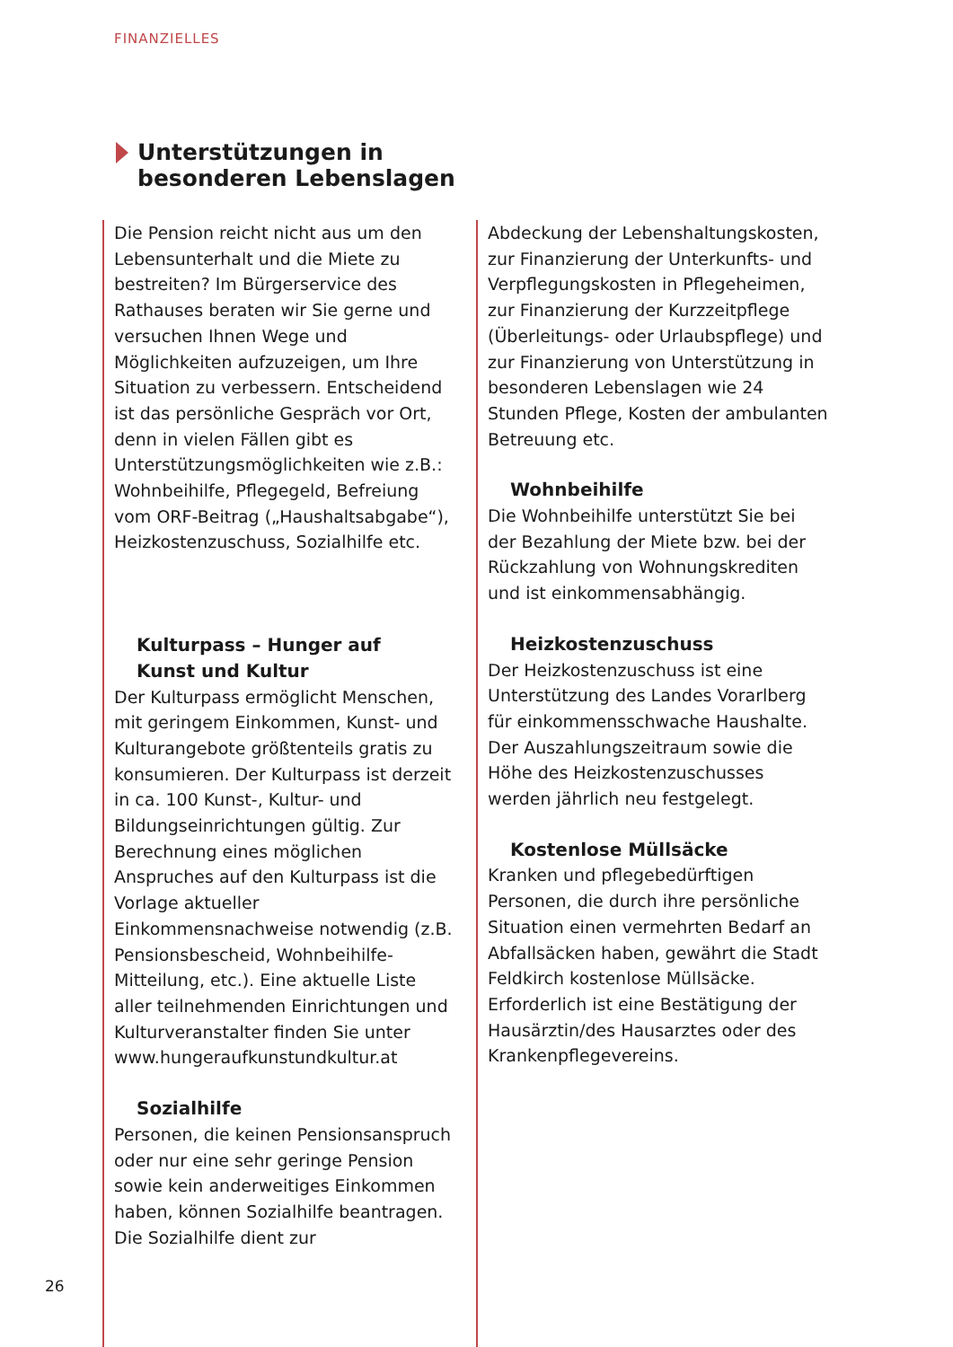FINANZIELLES
Unterstützungen in
besonderen Lebenslagen
Die Pension reicht nicht aus um den Lebensunterhalt und die Miete zu bestreiten? Im Bürgerservice des Rathauses beraten wir Sie gerne und versuchen Ihnen Wege und Möglichkeiten aufzuzeigen, um Ihre Situation zu verbessern. Entscheidend ist das persönliche Gespräch vor Ort, denn in vielen Fällen gibt es Unterstützungsmöglichkeiten wie z.B.: Wohnbeihilfe, Pflegegeld, Befreiung vom ORF-Beitrag („Haushaltsabgabe“), Heizkostenzuschuss, Sozialhilfe etc.
Kulturpass – Hunger auf
Kunst und Kultur
Der Kulturpass ermöglicht Menschen, mit geringem Einkommen, Kunst- und Kulturangebote größtenteils gratis zu konsumieren. Der Kulturpass ist derzeit in ca. 100 Kunst-, Kultur- und Bildungseinrichtungen gültig. Zur Berechnung eines möglichen Anspruches auf den Kulturpass ist die Vorlage aktueller Einkommensnachweise notwendig (z.B. Pensionsbescheid, Wohnbeihilfe-Mitteilung, etc.). Eine aktuelle Liste aller teilnehmenden Einrichtungen und Kulturveranstalter finden Sie unter www.hungeraufkunstundkultur.at
Sozialhilfe
Personen, die keinen Pensionsanspruch oder nur eine sehr geringe Pension sowie kein anderweitiges Einkommen haben, können Sozialhilfe beantragen. Die Sozialhilfe dient zur
Abdeckung der Lebenshaltungskosten, zur Finanzierung der Unterkunfts- und Verpflegungskosten in Pflegeheimen, zur Finanzierung der Kurzzeitpflege (Überleitungs- oder Urlaubspflege) und zur Finanzierung von Unterstützung in besonderen Lebenslagen wie 24 Stunden Pflege, Kosten der ambulanten Betreuung etc.
Wohnbeihilfe
Die Wohnbeihilfe unterstützt Sie bei der Bezahlung der Miete bzw. bei der Rückzahlung von Wohnungskrediten und ist einkommensabhängig.
Heizkostenzuschuss
Der Heizkostenzuschuss ist eine Unterstützung des Landes Vorarlberg für einkommensschwache Haushalte. Der Auszahlungszeitraum sowie die Höhe des Heizkostenzuschusses werden jährlich neu festgelegt.
Kostenlose Müllsäcke
Kranken und pflegebedürftigen Personen, die durch ihre persönliche Situation einen vermehrten Bedarf an Abfallsäcken haben, gewährt die Stadt Feldkirch kostenlose Müllsäcke. Erforderlich ist eine Bestätigung der Hausärztin/des Hausarztes oder des Krankenpflegevereins.
26